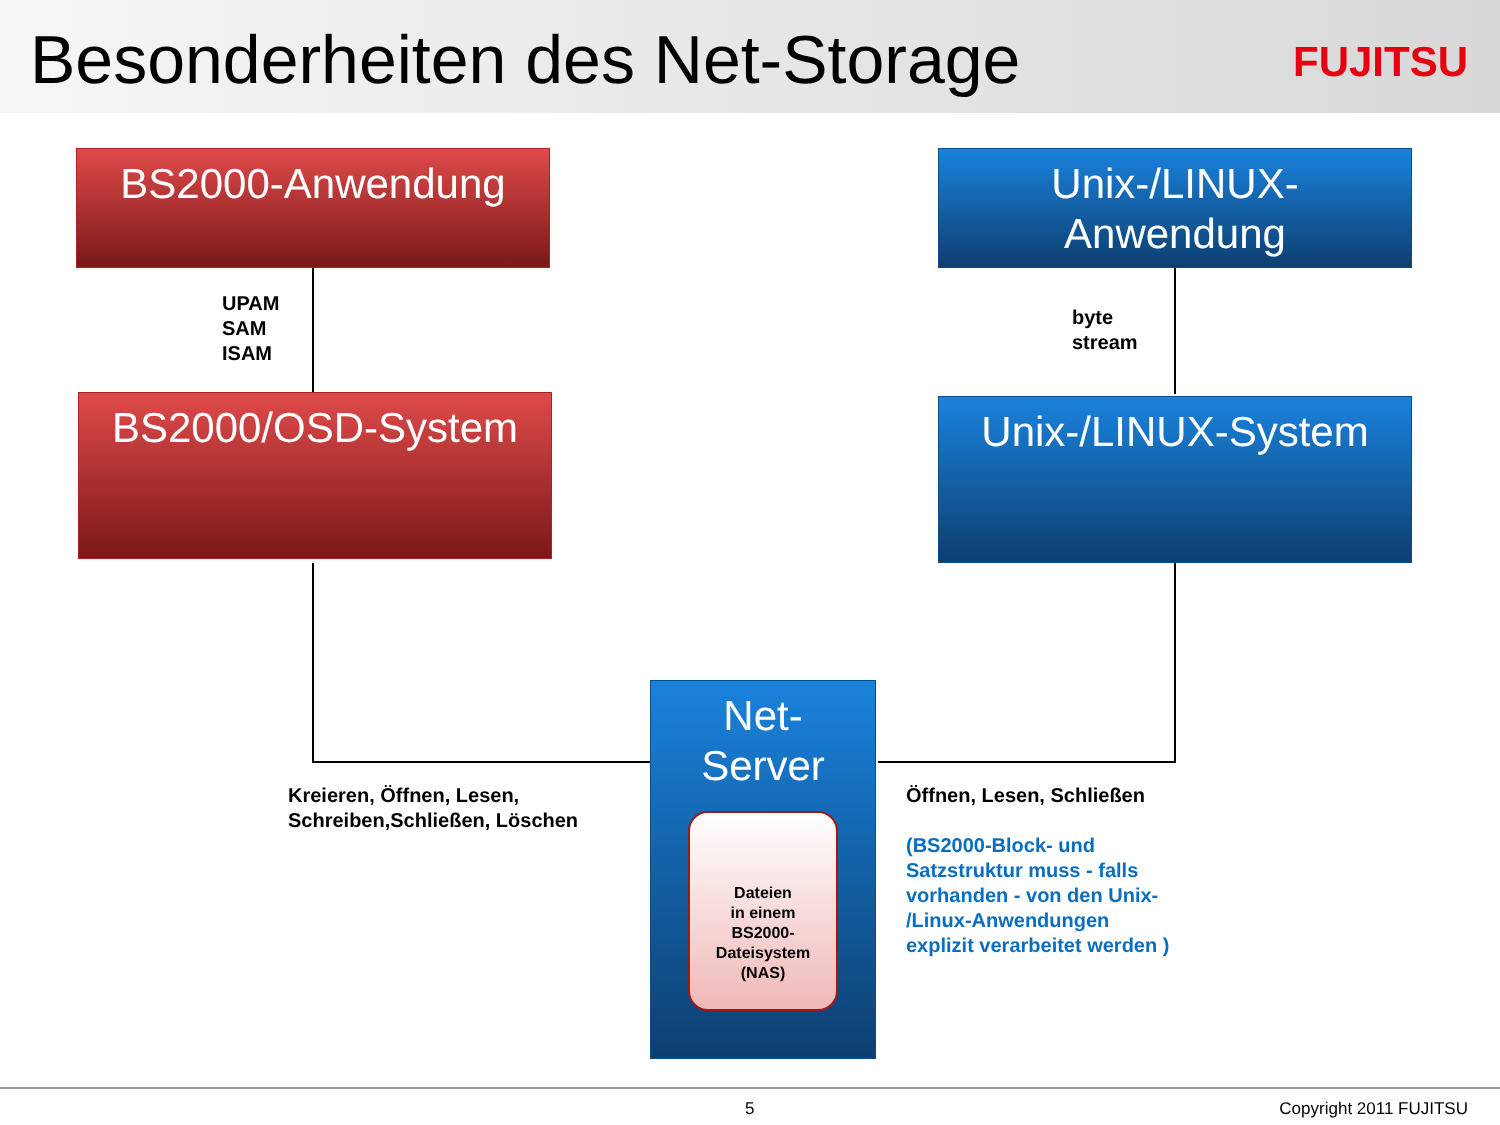Besonderheiten des Net-Storage FUJITSU
BS2000-Anwendung
Unix-/LINUX-
Anwendung
UPAM
SAM
ISAM
byte
stream
BS2000/OSD-System Unix-/LINUX-System
Net-
Server
Dateien
in einem
BS2000-
Dateisystem
(NAS)
Kreieren, Öffnen, Lesen,
Schreiben,Schließen, Löschen
Öffnen, Lesen, Schließen
(BS2000-Block- und
Satzstruktur muss - falls
vorhanden - von den Unix-
/Linux-Anwendungen
explizit verarbeitet werden )
5 Copyright 2011 FUJITSU